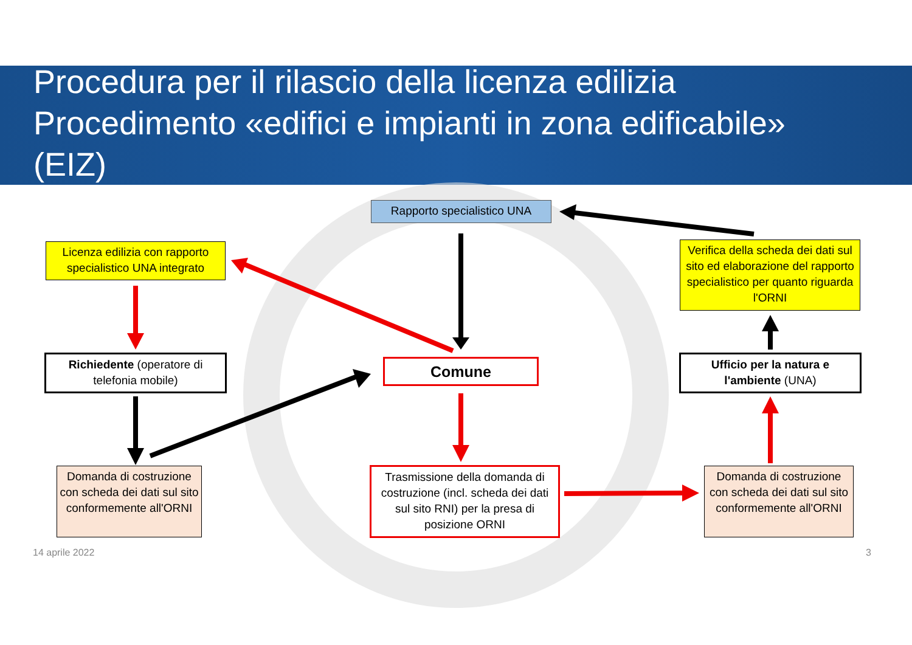Procedura per il rilascio della licenza edilizia
Procedimento «edifici e impianti in zona edificabile»
(EIZ)
Rapporto specialistico UNA
Licenza edilizia con rapporto specialistico UNA integrato
Verifica della scheda dei dati sul sito ed elaborazione del rapporto specialistico per quanto riguarda l'ORNI
Richiedente (operatore di telefonia mobile)
Comune
Ufficio per la natura e l'ambiente (UNA)
Domanda di costruzione con scheda dei dati sul sito conformemente all'ORNI
Trasmissione della domanda di costruzione (incl. scheda dei dati sul sito RNI) per la presa di posizione ORNI
Domanda di costruzione con scheda dei dati sul sito conformemente all'ORNI
14 aprile 2022 3